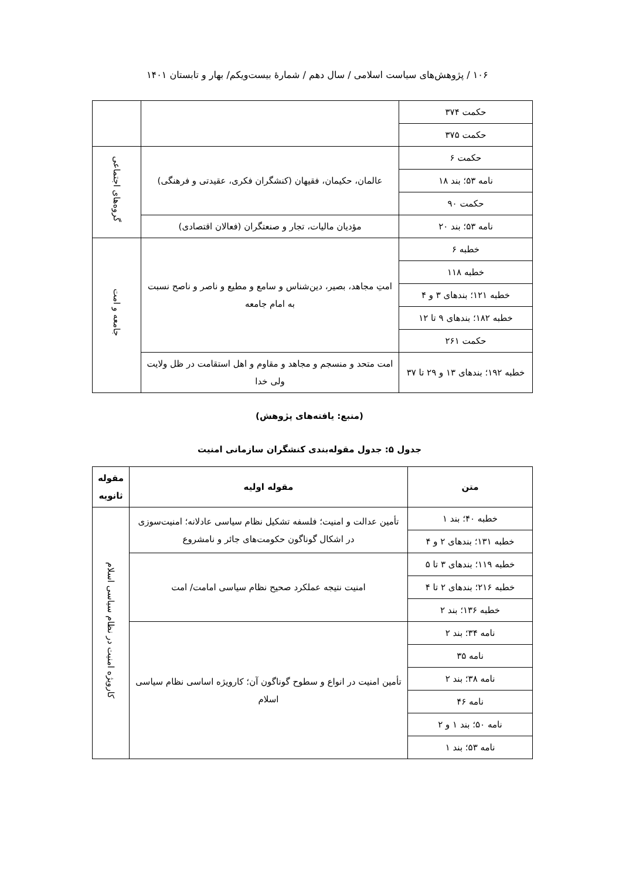۱۰۶ / پژوهش‌های سیاست اسلامی / سال دهم / شمارهٔ بیست‌ویکم/ بهار و تابستان ۱۴۰۱
| حکمت ۳۷۴ | | |
| حکمت ۳۷۵ | | |
| حکمت ۶ | عالمان، حکیمان، فقیهان (کنشگران فکری، عقیدتی و فرهنگی) | گروه‌های اجتماعی |
| نامه ۵۳؛ بند ۱۸ | | |
| حکمت ۹۰ | | |
| نامه ۵۳؛ بند ۲۰ | مؤدیان مالیات، تجار و صنعتگران (فعالان اقتصادی) | |
| خطبه ۶ | امتِ مجاهد، بصیر، دین‌شناس و سامع و مطیع و ناصر و ناصح نسبت به امام جامعه | جامعه و امت |
| خطبه ۱۱۸ | | |
| خطبه ۱۲۱؛ بندهای ۳ و ۴ | | |
| خطبه ۱۸۲؛ بندهای ۹ تا ۱۲ | | |
| حکمت ۲۶۱ | | |
| خطبه ۱۹۲؛ بندهای ۱۳ و ۲۹ تا ۳۷ | امت متحد و منسجم و مجاهد و مقاوم و اهل استقامت در ظل ولایت ولی خدا | |
(منبع: یافته‌های پژوهش)
جدول ۵: جدول مقوله‌بندی کنشگران سازمانی امنیت
| متن | مقوله اولیه | مقوله ثانویه |
| --- | --- | --- |
| خطبه ۴۰؛ بند ۱ | تأمین عدالت و امنیت؛ فلسفه تشکیل نظام سیاسی عادلانه؛ امنیت‌سوزی در اشکال گوناگون حکومت‌های جائر و نامشروع | کارویژه امنیت در نظام سیاسی اسلام |
| خطبه ۱۳۱؛ بندهای ۲ و ۴ | | |
| خطبه ۱۱۹؛ بندهای ۳ تا ۵ | امنیت نتیجه عملکرد صحیح نظام سیاسی امامت/ امت | |
| خطبه ۲۱۶؛ بندهای ۲ تا ۴ | | |
| خطبه ۱۳۶؛ بند ۲ | | |
| نامه ۳۴؛ بند ۲ | تأمین امنیت در انواع و سطوح گوناگون آن؛ کارویژه اساسی نظام سیاسی اسلام | |
| نامه ۳۵ | | |
| نامه ۳۸؛ بند ۲ | | |
| نامه ۴۶ | | |
| نامه ۵۰؛ بند ۱ و ۲ | | |
| نامه ۵۳؛ بند ۱ | | |